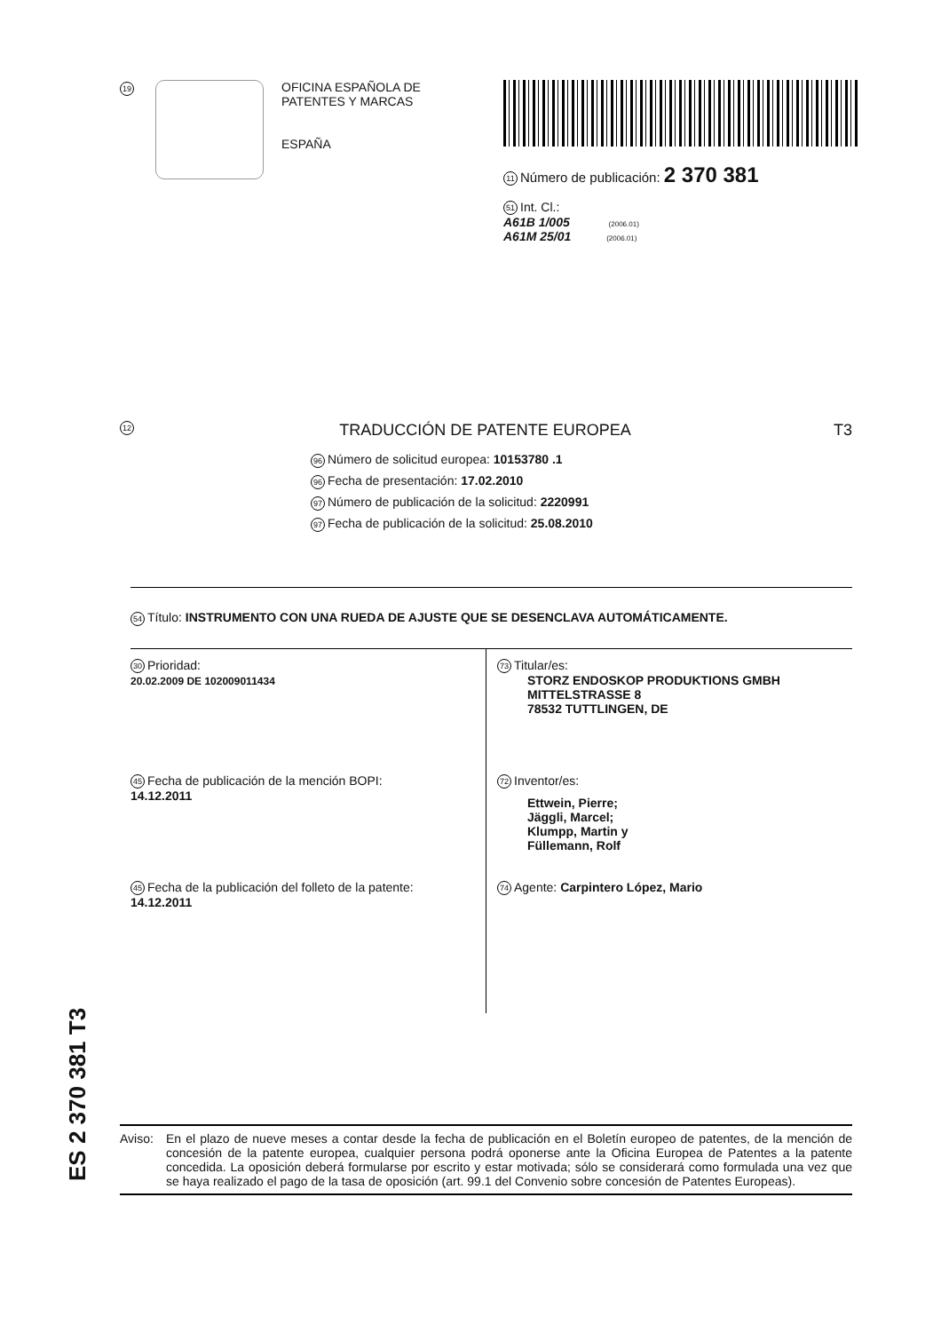19
OFICINA ESPAÑOLA DE
PATENTES Y MARCAS
ESPAÑA
11 Número de publicación: 2 370 381
51 Int. Cl.:
A61B 1/005 (2006.01)
A61M 25/01 (2006.01)
12 TRADUCCIÓN DE PATENTE EUROPEA T3
96 Número de solicitud europea: 10153780 .1
96 Fecha de presentación: 17.02.2010
97 Número de publicación de la solicitud: 2220991
97 Fecha de publicación de la solicitud: 25.08.2010
54 Título: INSTRUMENTO CON UNA RUEDA DE AJUSTE QUE SE DESENCLAVA AUTOMÁTICAMENTE.
30 Prioridad:
20.02.2009 DE 102009011434
45 Fecha de publicación de la mención BOPI:
14.12.2011
45 Fecha de la publicación del folleto de la patente:
14.12.2011
73 Titular/es:
STORZ ENDOSKOP PRODUKTIONS GMBH
MITTELSTRASSE 8
78532 TUTTLINGEN, DE
72 Inventor/es:
Ettwein, Pierre;
Jäggli, Marcel;
Klumpp, Martin y
Füllemann, Rolf
74 Agente: Carpintero López, Mario
Aviso: En el plazo de nueve meses a contar desde la fecha de publicación en el Boletín europeo de patentes, de la mención de concesión de la patente europea, cualquier persona podrá oponerse ante la Oficina Europea de Patentes a la patente concedida. La oposición deberá formularse por escrito y estar motivada; sólo se considerará como formulada una vez que se haya realizado el pago de la tasa de oposición (art. 99.1 del Convenio sobre concesión de Patentes Europeas).
ES 2 370 381 T3